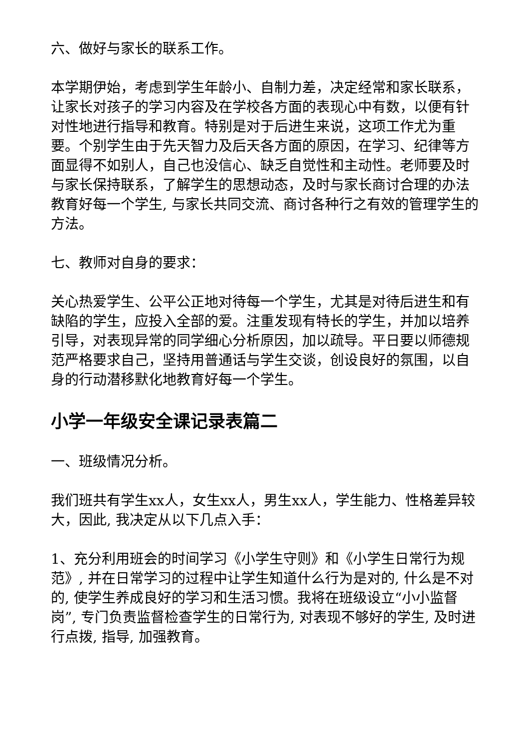六、做好与家长的联系工作。
本学期伊始，考虑到学生年龄小、自制力差，决定经常和家长联系，让家长对孩子的学习内容及在学校各方面的表现心中有数，以便有针对性地进行指导和教育。特别是对于后进生来说，这项工作尤为重要。个别学生由于先天智力及后天各方面的原因，在学习、纪律等方面显得不如别人，自己也没信心、缺乏自觉性和主动性。老师要及时与家长保持联系，了解学生的思想动态，及时与家长商讨合理的办法教育好每一个学生, 与家长共同交流、商讨各种行之有效的管理学生的方法。
七、教师对自身的要求：
关心热爱学生、公平公正地对待每一个学生，尤其是对待后进生和有缺陷的学生，应投入全部的爱。注重发现有特长的学生，并加以培养引导，对表现异常的同学细心分析原因，加以疏导。平日要以师德规范严格要求自己，坚持用普通话与学生交谈，创设良好的氛围，以自身的行动潜移默化地教育好每一个学生。
小学一年级安全课记录表篇二
一、班级情况分析。
我们班共有学生xx人，女生xx人，男生xx人，学生能力、性格差异较大，因此, 我决定从以下几点入手：
1、充分利用班会的时间学习《小学生守则》和《小学生日常行为规范》, 并在日常学习的过程中让学生知道什么行为是对的, 什么是不对的, 使学生养成良好的学习和生活习惯。我将在班级设立“小小监督岗”, 专门负责监督检查学生的日常行为, 对表现不够好的学生, 及时进行点拨, 指导, 加强教育。